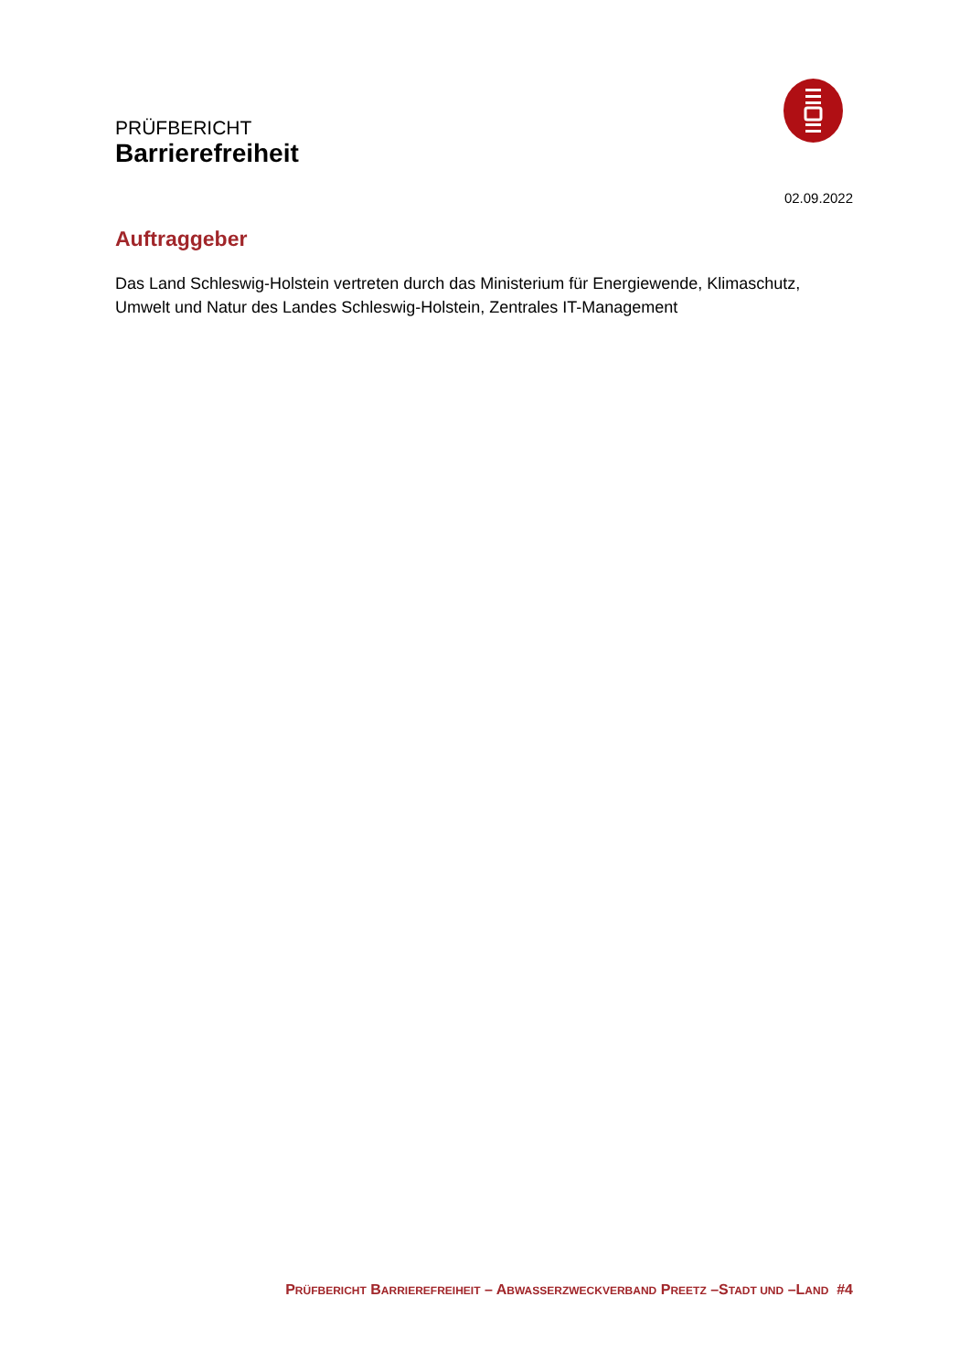PRÜFBERICHT
Barrierefreiheit
02.09.2022
Auftraggeber
Das Land Schleswig-Holstein vertreten durch das Ministerium für Energiewende, Klimaschutz, Umwelt und Natur des Landes Schleswig-Holstein, Zentrales IT-Management
PRÜFBERICHT BARRIEREFREIHEIT – ABWASSERZWECKVERBAND PREETZ –STADT UND –LAND #4